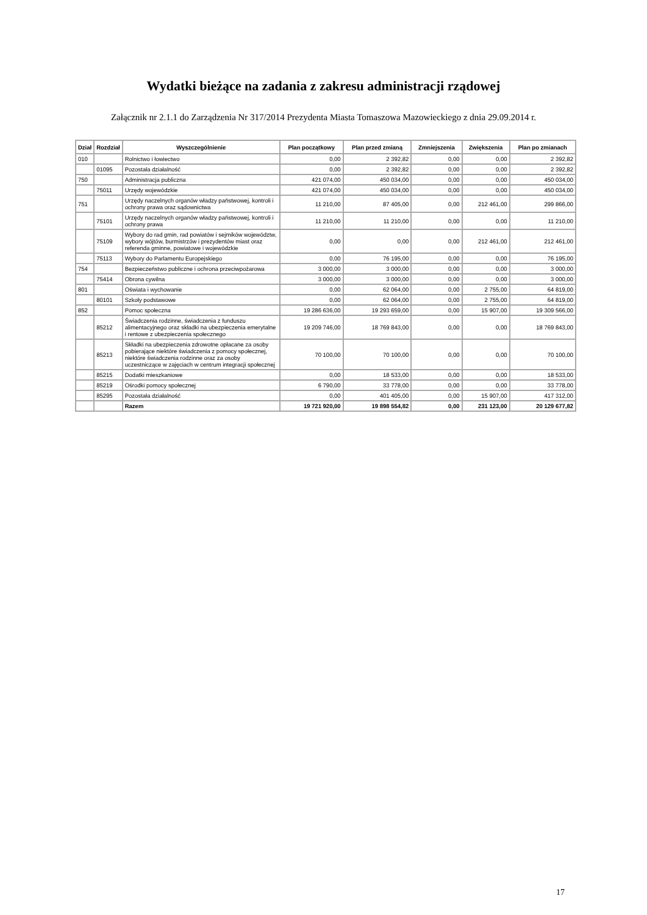Wydatki bieżące na zadania z zakresu administracji rządowej
Załącznik nr 2.1.1 do Zarządzenia Nr 317/2014 Prezydenta Miasta Tomaszowa Mazowieckiego z dnia 29.09.2014 r.
| Dział | Rozdział | Wyszczególnienie | Plan początkowy | Plan przed zmianą | Zmniejszenia | Zwiększenia | Plan po zmianach |
| --- | --- | --- | --- | --- | --- | --- | --- |
| 010 | | Rolnictwo i łowiectwo | 0,00 | 2 392,82 | 0,00 | 0,00 | 2 392,82 |
| | 01095 | Pozostała działalność | 0,00 | 2 392,82 | 0,00 | 0,00 | 2 392,82 |
| 750 | | Administracja publiczna | 421 074,00 | 450 034,00 | 0,00 | 0,00 | 450 034,00 |
| | 75011 | Urzędy wojewódzkie | 421 074,00 | 450 034,00 | 0,00 | 0,00 | 450 034,00 |
| 751 | | Urzędy naczelnych organów władzy państwowej, kontroli i ochrony prawa oraz sądownictwa | 11 210,00 | 87 405,00 | 0,00 | 212 461,00 | 299 866,00 |
| | 75101 | Urzędy naczelnych organów władzy państwowej, kontroli i ochrony prawa | 11 210,00 | 11 210,00 | 0,00 | 0,00 | 11 210,00 |
| | 75109 | Wybory do rad gmin, rad powiatów i sejmików województw, wybory wójtów, burmistrzów i prezydentów miast oraz referenda gminne, powiatowe i wojewódzkie | 0,00 | 0,00 | 0,00 | 212 461,00 | 212 461,00 |
| | 75113 | Wybory do Parlamentu Europejskiego | 0,00 | 76 195,00 | 0,00 | 0,00 | 76 195,00 |
| 754 | | Bezpieczeństwo publiczne i ochrona przeciwpożarowa | 3 000,00 | 3 000,00 | 0,00 | 0,00 | 3 000,00 |
| | 75414 | Obrona cywilna | 3 000,00 | 3 000,00 | 0,00 | 0,00 | 3 000,00 |
| 801 | | Oświata i wychowanie | 0,00 | 62 064,00 | 0,00 | 2 755,00 | 64 819,00 |
| | 80101 | Szkoły podstawowe | 0,00 | 62 064,00 | 0,00 | 2 755,00 | 64 819,00 |
| 852 | | Pomoc społeczna | 19 286 636,00 | 19 293 659,00 | 0,00 | 15 907,00 | 19 309 566,00 |
| | 85212 | Świadczenia rodzinne, świadczenia z funduszu alimentacyjnego oraz składki na ubezpieczenia emerytalne i rentowe z ubezpieczenia społecznego | 19 209 746,00 | 18 769 843,00 | 0,00 | 0,00 | 18 769 843,00 |
| | 85213 | Składki na ubezpieczenia zdrowotne opłacane za osoby pobierające niektóre świadczenia z pomocy społecznej, niektóre świadczenia rodzinne oraz za osoby uczestniczące w zajęciach w centrum integracji społecznej | 70 100,00 | 70 100,00 | 0,00 | 0,00 | 70 100,00 |
| | 85215 | Dodatki mieszkaniowe | 0,00 | 18 533,00 | 0,00 | 0,00 | 18 533,00 |
| | 85219 | Ośrodki pomocy społecznej | 6 790,00 | 33 778,00 | 0,00 | 0,00 | 33 778,00 |
| | 85295 | Pozostała działalność | 0,00 | 401 405,00 | 0,00 | 15 907,00 | 417 312,00 |
| | | Razem | 19 721 920,00 | 19 898 554,82 | 0,00 | 231 123,00 | 20 129 677,82 |
17